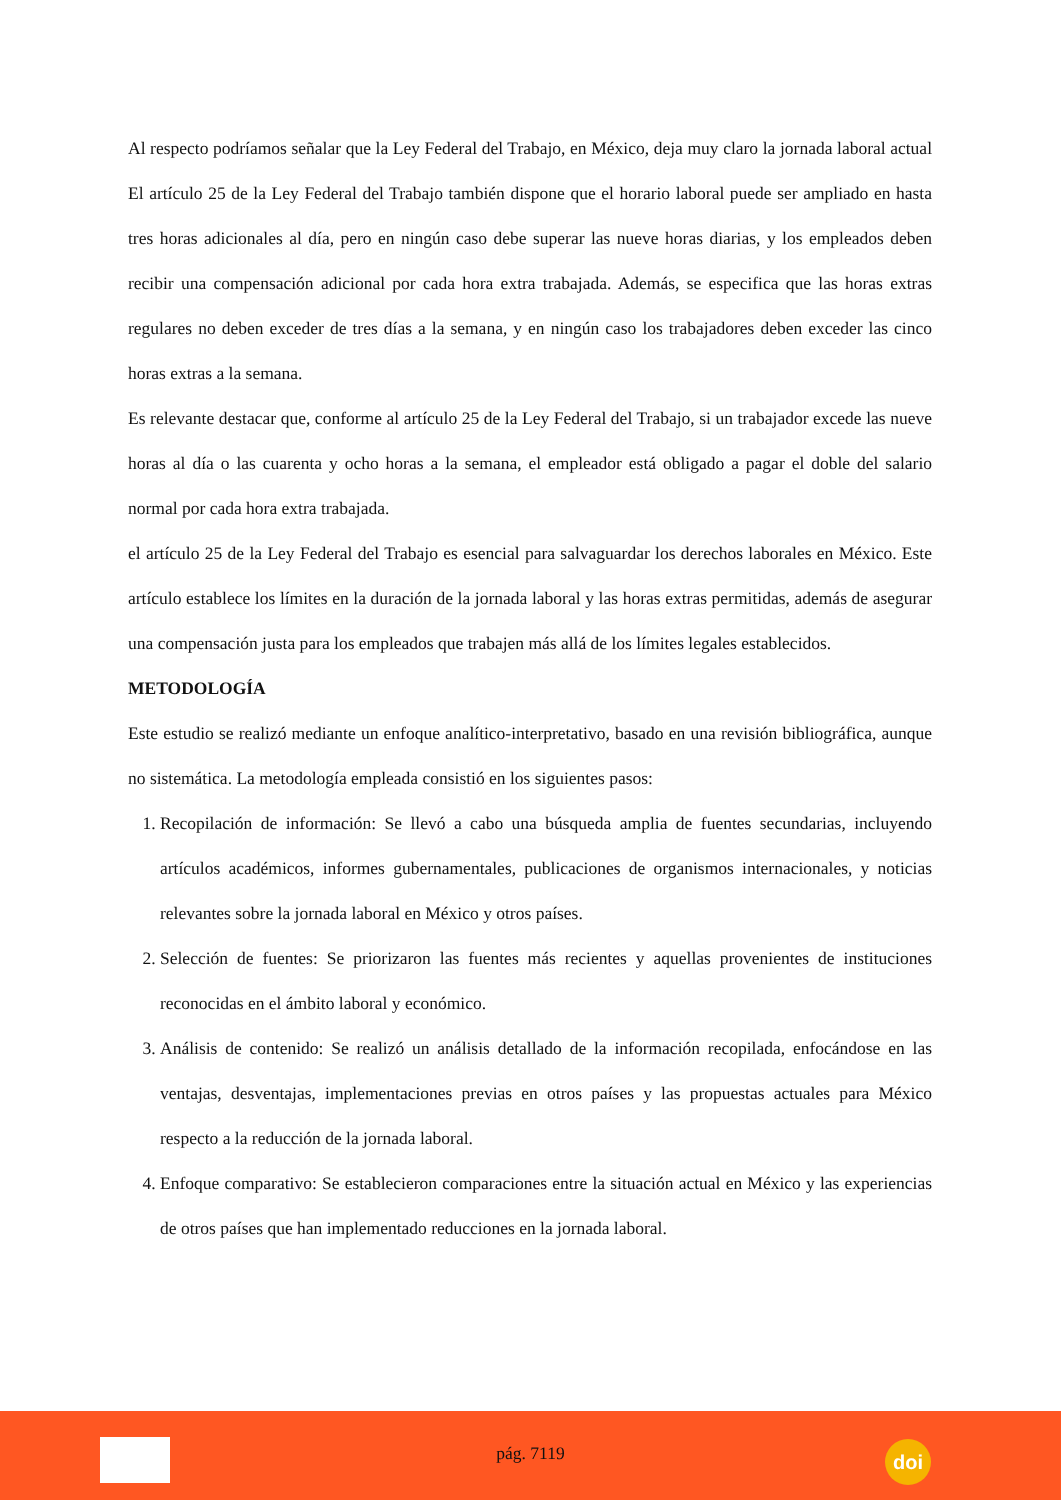Al respecto podríamos señalar que la Ley Federal del Trabajo, en México, deja muy claro la jornada laboral actual El artículo 25 de la Ley Federal del Trabajo también dispone que el horario laboral puede ser ampliado en hasta tres horas adicionales al día, pero en ningún caso debe superar las nueve horas diarias, y los empleados deben recibir una compensación adicional por cada hora extra trabajada. Además, se especifica que las horas extras regulares no deben exceder de tres días a la semana, y en ningún caso los trabajadores deben exceder las cinco horas extras a la semana.
Es relevante destacar que, conforme al artículo 25 de la Ley Federal del Trabajo, si un trabajador excede las nueve horas al día o las cuarenta y ocho horas a la semana, el empleador está obligado a pagar el doble del salario normal por cada hora extra trabajada.
el artículo 25 de la Ley Federal del Trabajo es esencial para salvaguardar los derechos laborales en México. Este artículo establece los límites en la duración de la jornada laboral y las horas extras permitidas, además de asegurar una compensación justa para los empleados que trabajen más allá de los límites legales establecidos.
METODOLOGÍA
Este estudio se realizó mediante un enfoque analítico-interpretativo, basado en una revisión bibliográfica, aunque no sistemática. La metodología empleada consistió en los siguientes pasos:
1. Recopilación de información: Se llevó a cabo una búsqueda amplia de fuentes secundarias, incluyendo artículos académicos, informes gubernamentales, publicaciones de organismos internacionales, y noticias relevantes sobre la jornada laboral en México y otros países.
2. Selección de fuentes: Se priorizaron las fuentes más recientes y aquellas provenientes de instituciones reconocidas en el ámbito laboral y económico.
3. Análisis de contenido: Se realizó un análisis detallado de la información recopilada, enfocándose en las ventajas, desventajas, implementaciones previas en otros países y las propuestas actuales para México respecto a la reducción de la jornada laboral.
4. Enfoque comparativo: Se establecieron comparaciones entre la situación actual en México y las experiencias de otros países que han implementado reducciones en la jornada laboral.
pág. 7119 doi